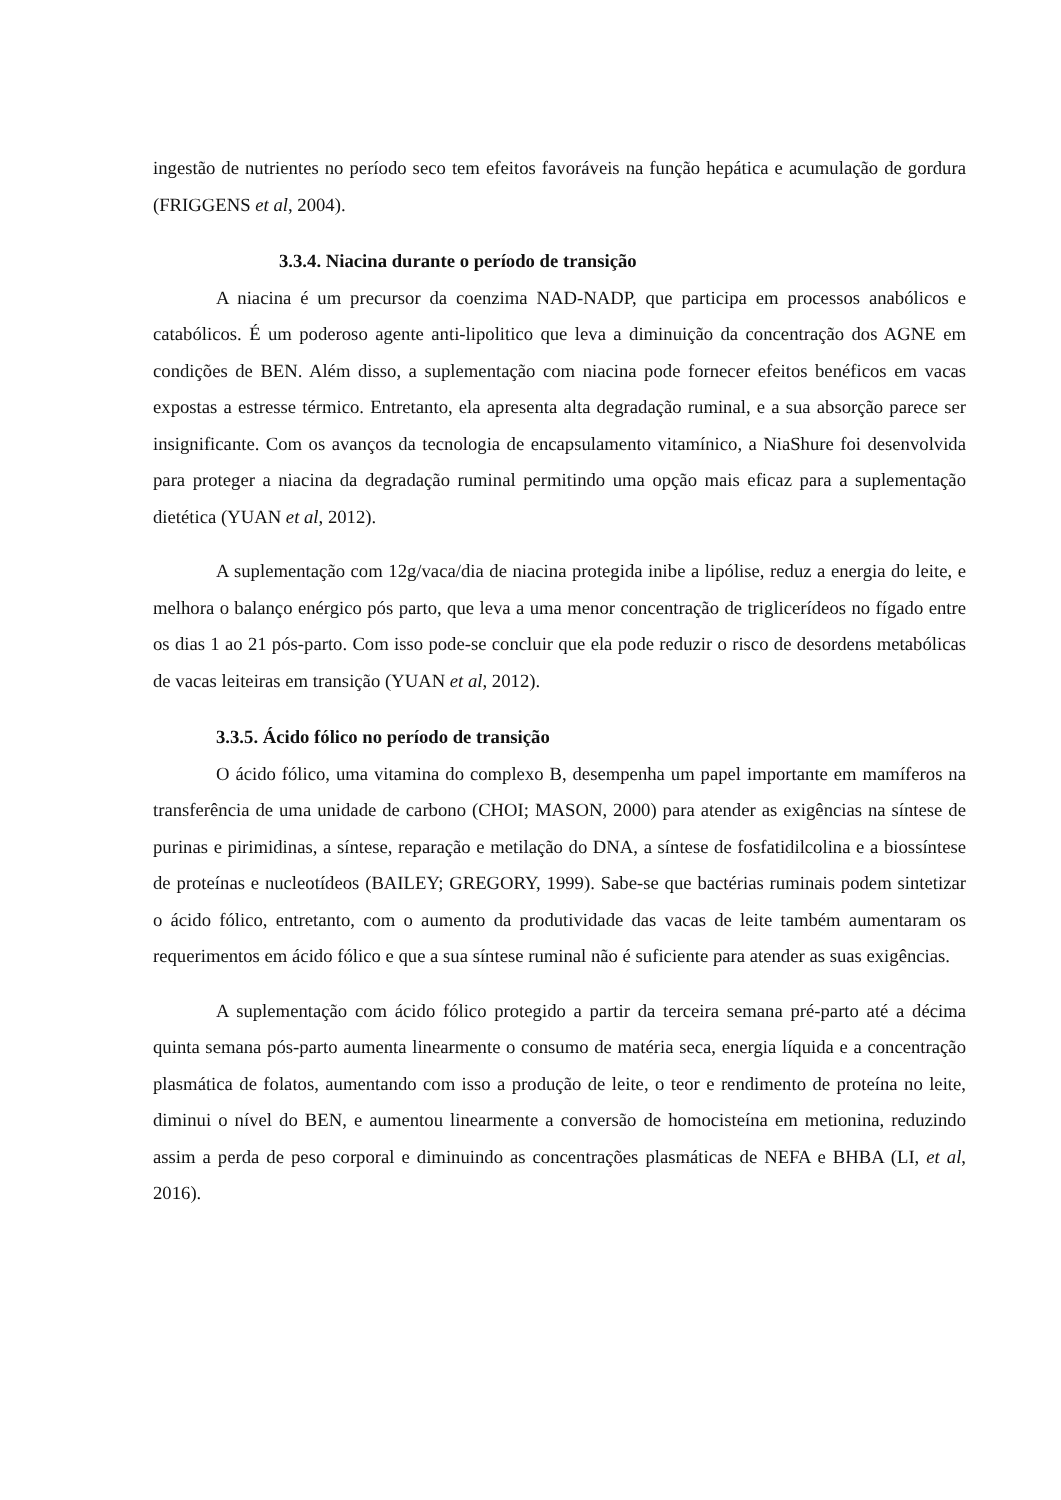ingestão de nutrientes no período seco tem efeitos favoráveis na função hepática e acumulação de gordura (FRIGGENS et al, 2004).
3.3.4. Niacina durante o período de transição
A niacina é um precursor da coenzima NAD-NADP, que participa em processos anabólicos e catabólicos. É um poderoso agente anti-lipolitico que leva a diminuição da concentração dos AGNE em condições de BEN. Além disso, a suplementação com niacina pode fornecer efeitos benéficos em vacas expostas a estresse térmico. Entretanto, ela apresenta alta degradação ruminal, e a sua absorção parece ser insignificante. Com os avanços da tecnologia de encapsulamento vitamínico, a NiaShure foi desenvolvida para proteger a niacina da degradação ruminal permitindo uma opção mais eficaz para a suplementação dietética (YUAN et al, 2012).
A suplementação com 12g/vaca/dia de niacina protegida inibe a lipólise, reduz a energia do leite, e melhora o balanço enérgico pós parto, que leva a uma menor concentração de triglicerídeos no fígado entre os dias 1 ao 21 pós-parto. Com isso pode-se concluir que ela pode reduzir o risco de desordens metabólicas de vacas leiteiras em transição (YUAN et al, 2012).
3.3.5. Ácido fólico no período de transição
O ácido fólico, uma vitamina do complexo B, desempenha um papel importante em mamíferos na transferência de uma unidade de carbono (CHOI; MASON, 2000) para atender as exigências na síntese de purinas e pirimidinas, a síntese, reparação e metilação do DNA, a síntese de fosfatidilcolina e a biossíntese de proteínas e nucleotídeos (BAILEY; GREGORY, 1999). Sabe-se que bactérias ruminais podem sintetizar o ácido fólico, entretanto, com o aumento da produtividade das vacas de leite também aumentaram os requerimentos em ácido fólico e que a sua síntese ruminal não é suficiente para atender as suas exigências.
A suplementação com ácido fólico protegido a partir da terceira semana pré-parto até a décima quinta semana pós-parto aumenta linearmente o consumo de matéria seca, energia líquida e a concentração plasmática de folatos, aumentando com isso a produção de leite, o teor e rendimento de proteína no leite, diminui o nível do BEN, e aumentou linearmente a conversão de homocisteína em metionina, reduzindo assim a perda de peso corporal e diminuindo as concentrações plasmáticas de NEFA e BHBA (LI, et al, 2016).